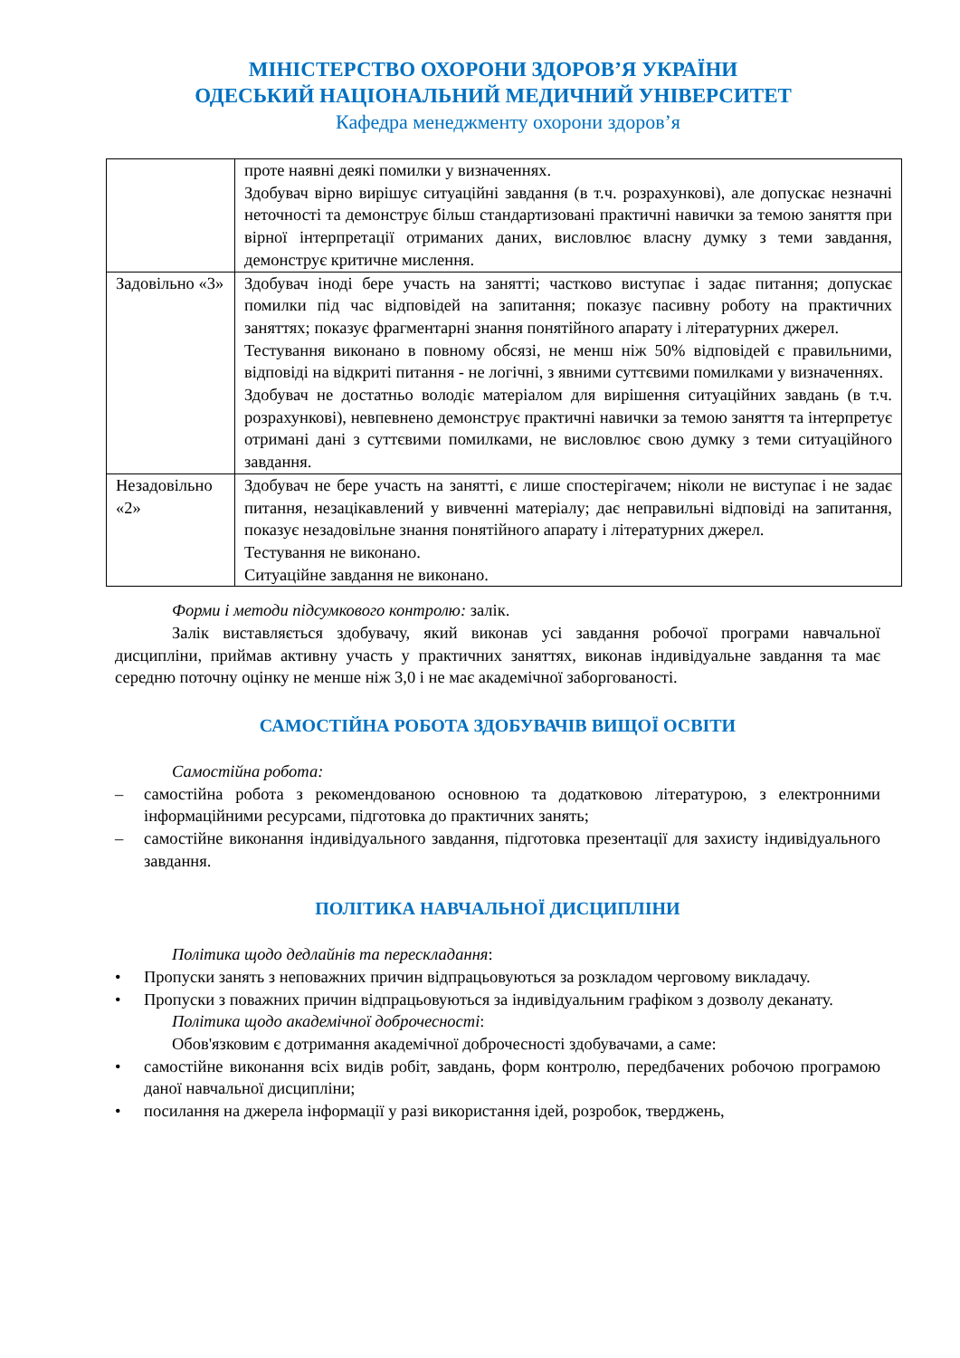МІНІСТЕРСТВО ОХОРОНИ ЗДОРОВ’Я УКРАЇНИ
ОДЕСЬКИЙ НАЦІОНАЛЬНИЙ МЕДИЧНИЙ УНІВЕРСИТЕТ
Кафедра менеджменту охорони здоров’я
| | проте наявні деякі помилки у визначеннях. Здобувач вірно вирішує ситуаційні завдання (в т.ч. розрахункові), але допускає незначні неточності та демонструє більш стандартизовані практичні навички за темою заняття при вірної інтерпретації отриманих даних, висловлює власну думку з теми завдання, демонструє критичне мислення. |
| Задовільно «3» | Здобувач іноді бере участь на занятті; частково виступає і задає питання; допускає помилки під час відповідей на запитання; показує пасивну роботу на практичних заняттях; показує фрагментарні знання понятійного апарату і літературних джерел. Тестування виконано в повному обсязі, не менш ніж 50% відповідей є правильними, відповіді на відкриті питання - не логічні, з явними суттєвими помилками у визначеннях. Здобувач не достатньо володіє матеріалом для вирішення ситуаційних завдань (в т.ч. розрахункові), невпевнено демонструє практичні навички за темою заняття та інтерпретує отримані дані з суттєвими помилками, не висловлює свою думку з теми ситуаційного завдання. |
| Незадовільно «2» | Здобувач не бере участь на занятті, є лише спостерігачем; ніколи не виступає і не задає питання, незацікавлений у вивченні матеріалу; дає неправильні відповіді на запитання, показує незадовільне знання понятійного апарату і літературних джерел. Тестування не виконано. Ситуаційне завдання не виконано. |
Форми і методи підсумкового контролю: залік.
Залік виставляється здобувачу, який виконав усі завдання робочої програми навчальної дисципліни, приймав активну участь у практичних заняттях, виконав індивідуальне завдання та має середню поточну оцінку не менше ніж 3,0 і не має академічної заборгованості.
САМОСТІЙНА РОБОТА ЗДОБУВАЧІВ ВИЩОЇ ОСВІТИ
Самостійна робота:
– самостійна робота з рекомендованою основною та додатковою літературою, з електронними інформаційними ресурсами, підготовка до практичних занять;
– самостійне виконання індивідуального завдання, підготовка презентації для захисту індивідуального завдання.
ПОЛІТИКА НАВЧАЛЬНОЇ ДИСЦИПЛІНИ
Політика щодо дедлайнів та перескладання:
• Пропуски занять з неповажних причин відпрацьовуються за розкладом черговому викладачу.
• Пропуски з поважних причин відпрацьовуються за індивідуальним графіком з дозволу деканату.
Політика щодо академічної доброчесності:
Обов'язковим є дотримання академічної доброчесності здобувачами, а саме:
• самостійне виконання всіх видів робіт, завдань, форм контролю, передбачених робочою програмою даної навчальної дисципліни;
• посилання на джерела інформації у разі використання ідей, розробок, тверджень,